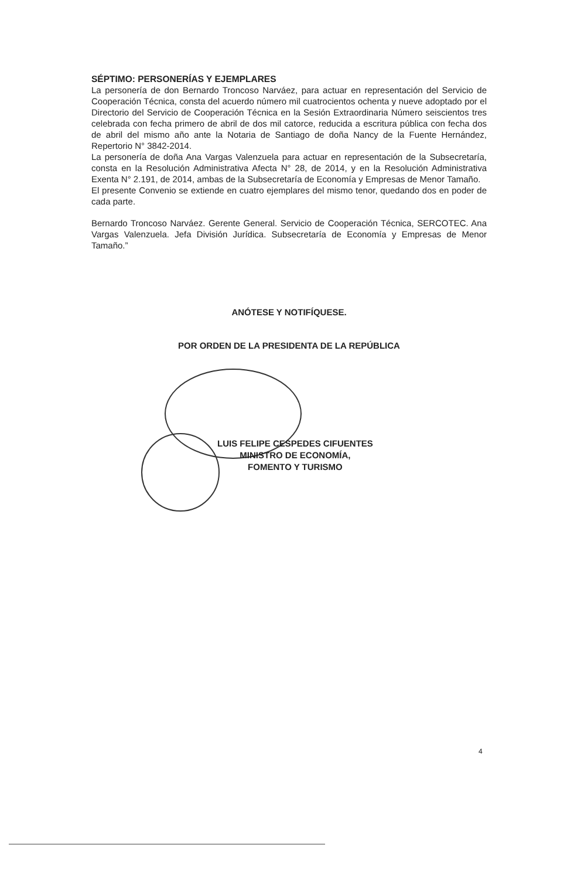SÉPTIMO: PERSONERÍAS Y EJEMPLARES
La personería de don Bernardo Troncoso Narváez, para actuar en representación del Servicio de Cooperación Técnica, consta del acuerdo número mil cuatrocientos ochenta y nueve adoptado por el Directorio del Servicio de Cooperación Técnica en la Sesión Extraordinaria Número seiscientos tres celebrada con fecha primero de abril de dos mil catorce, reducida a escritura pública con fecha dos de abril del mismo año ante la Notaria de Santiago de doña Nancy de la Fuente Hernández, Repertorio N° 3842-2014.
La personería de doña Ana Vargas Valenzuela para actuar en representación de la Subsecretaría, consta en la Resolución Administrativa Afecta N° 28, de 2014, y en la Resolución Administrativa Exenta N° 2.191, de 2014, ambas de la Subsecretaría de Economía y Empresas de Menor Tamaño.
El presente Convenio se extiende en cuatro ejemplares del mismo tenor, quedando dos en poder de cada parte.
Bernardo Troncoso Narváez. Gerente General. Servicio de Cooperación Técnica, SERCOTEC. Ana Vargas Valenzuela. Jefa División Jurídica. Subsecretaría de Economía y Empresas de Menor Tamaño.”
ANÓTESE Y NOTIFÍQUESE.
POR ORDEN DE LA PRESIDENTA DE LA REPÚBLICA
LUIS FELIPE CESPEDES CIFUENTES
MINISTRO DE ECONOMÍA,
FOMENTO Y TURISMO
4